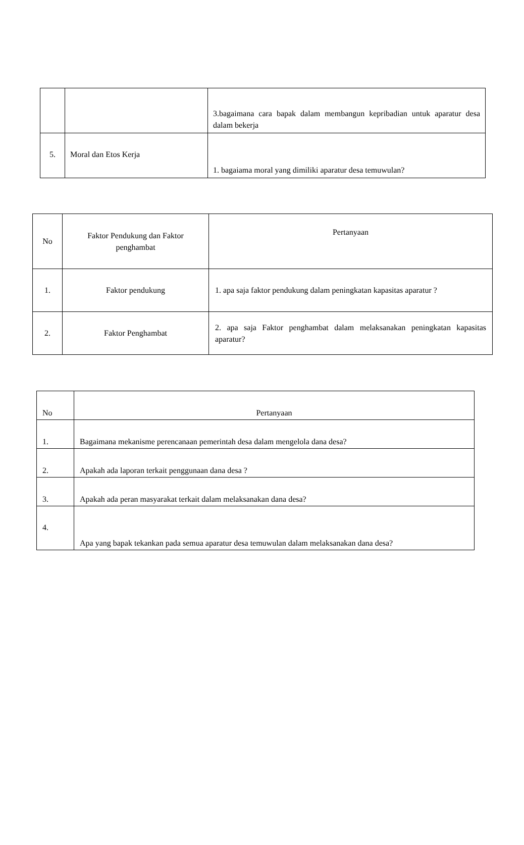| | | 3.bagaimana cara bapak dalam membangun kepribadian untuk aparatur desa dalam bekerja |
| 5. | Moral dan Etos Kerja | 1. bagaiama moral yang dimiliki aparatur desa temuwulan? |
| No | Faktor Pendukung dan Faktor penghambat | Pertanyaan |
| --- | --- | --- |
| 1. | Faktor pendukung | 1. apa saja faktor pendukung dalam peningkatan kapasitas aparatur ? |
| 2. | Faktor Penghambat | 2. apa saja Faktor penghambat dalam melaksanakan peningkatan kapasitas aparatur? |
| No | Pertanyaan |
| --- | --- |
| 1. | Bagaimana mekanisme perencanaan pemerintah desa dalam mengelola dana desa? |
| 2. | Apakah ada laporan terkait penggunaan dana desa ? |
| 3. | Apakah ada peran masyarakat terkait dalam melaksanakan dana desa? |
| 4. | Apa yang bapak tekankan pada semua aparatur desa temuwulan dalam melaksanakan dana desa? |